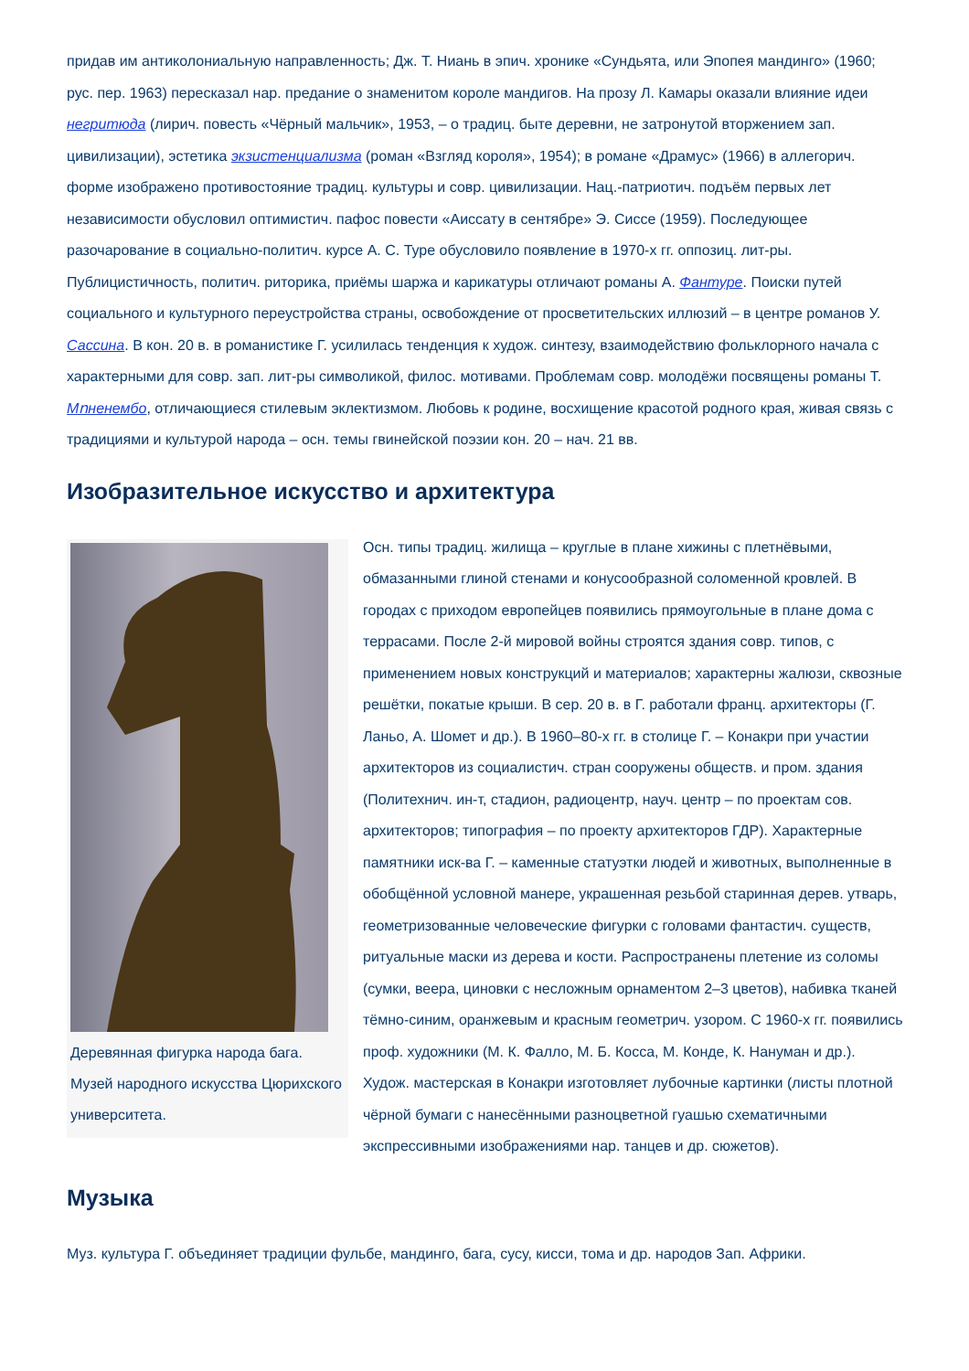придав им антиколониальную направленность; Дж. Т. Ниань в эпич. хронике «Сундьята, или Эпопея мандинго» (1960; рус. пер. 1963) пересказал нар. предание о знаменитом короле мандигов. На прозу Л. Камары оказали влияние идеи негритюда (лирич. повесть «Чёрный мальчик», 1953, – о традиц. быте деревни, не затронутой вторжением зап. цивилизации), эстетика экзистенциализма (роман «Взгляд короля», 1954); в романе «Драмус» (1966) в аллегорич. форме изображено противостояние традиц. культуры и совр. цивилизации. Нац.-патриотич. подъём первых лет независимости обусловил оптимистич. пафос повести «Аиссату в сентябре» Э. Сиссе (1959). Последующее разочарование в социально-политич. курсе А. С. Туре обусловило появление в 1970-х гг. оппозиц. лит-ры. Публицистичность, политич. риторика, приёмы шаржа и карикатуры отличают романы А. Фантуре. Поиски путей социального и культурного переустройства страны, освобождение от просветительских иллюзий – в центре романов У. Сассина. В кон. 20 в. в романистике Г. усилилась тенденция к худож. синтезу, взаимодействию фольклорного начала с характерными для совр. зап. лит-ры символикой, филос. мотивами. Проблемам совр. молодёжи посвящены романы Т. Мոненембо, отличающиеся стилевым эклектизмом. Любовь к родине, восхищение красотой родного края, живая связь с традициями и культурой народа – осн. темы гвинейской поэзии кон. 20 – нач. 21 вв.
Изобразительное искусство и архитектура
Деревянная фигурка народа бага. Музей народного искусства Цюрихского университета.
Осн. типы традиц. жилища – круглые в плане хижины с плетнёвыми, обмазанными глиной стенами и конусообразной соломенной кровлей. В городах с приходом европейцев появились прямоугольные в плане дома с террасами. После 2-й мировой войны строятся здания совр. типов, с применением новых конструкций и материалов; характерны жалюзи, сквозные решётки, покатые крыши. В сер. 20 в. в Г. работали франц. архитекторы (Г. Ланьо, А. Шомет и др.). В 1960–80-х гг. в столице Г. – Конакри при участии архитекторов из социалистич. стран сооружены обществ. и пром. здания (Политехнич. ин-т, стадион, радиоцентр, науч. центр – по проектам сов. архитекторов; типография – по проекту архитекторов ГДР). Характерные памятники иск-ва Г. – каменные статуэтки людей и животных, выполненные в обобщённой условной манере, украшенная резьбой старинная дерев. утварь, геометризованные человеческие фигурки с головами фантастич. существ, ритуальные маски из дерева и кости. Распространены плетение из соломы (сумки, веера, циновки с несложным орнаментом 2–3 цветов), набивка тканей тёмно-синим, оранжевым и красным геометрич. узором. С 1960-х гг. появились проф. художники (М. К. Фалло, М. Б. Косса, М. Конде, К. Нануман и др.). Худож. мастерская в Конакри изготовляет лубочные картинки (листы плотной чёрной бумаги с нанесёнными разноцветной гуашью схематичными экспрессивными изображениями нар. танцев и др. сюжетов).
Музыка
Муз. культура Г. объединяет традиции фульбе, мандинго, бага, сусу, кисси, тома и др. народов Зап. Африки.